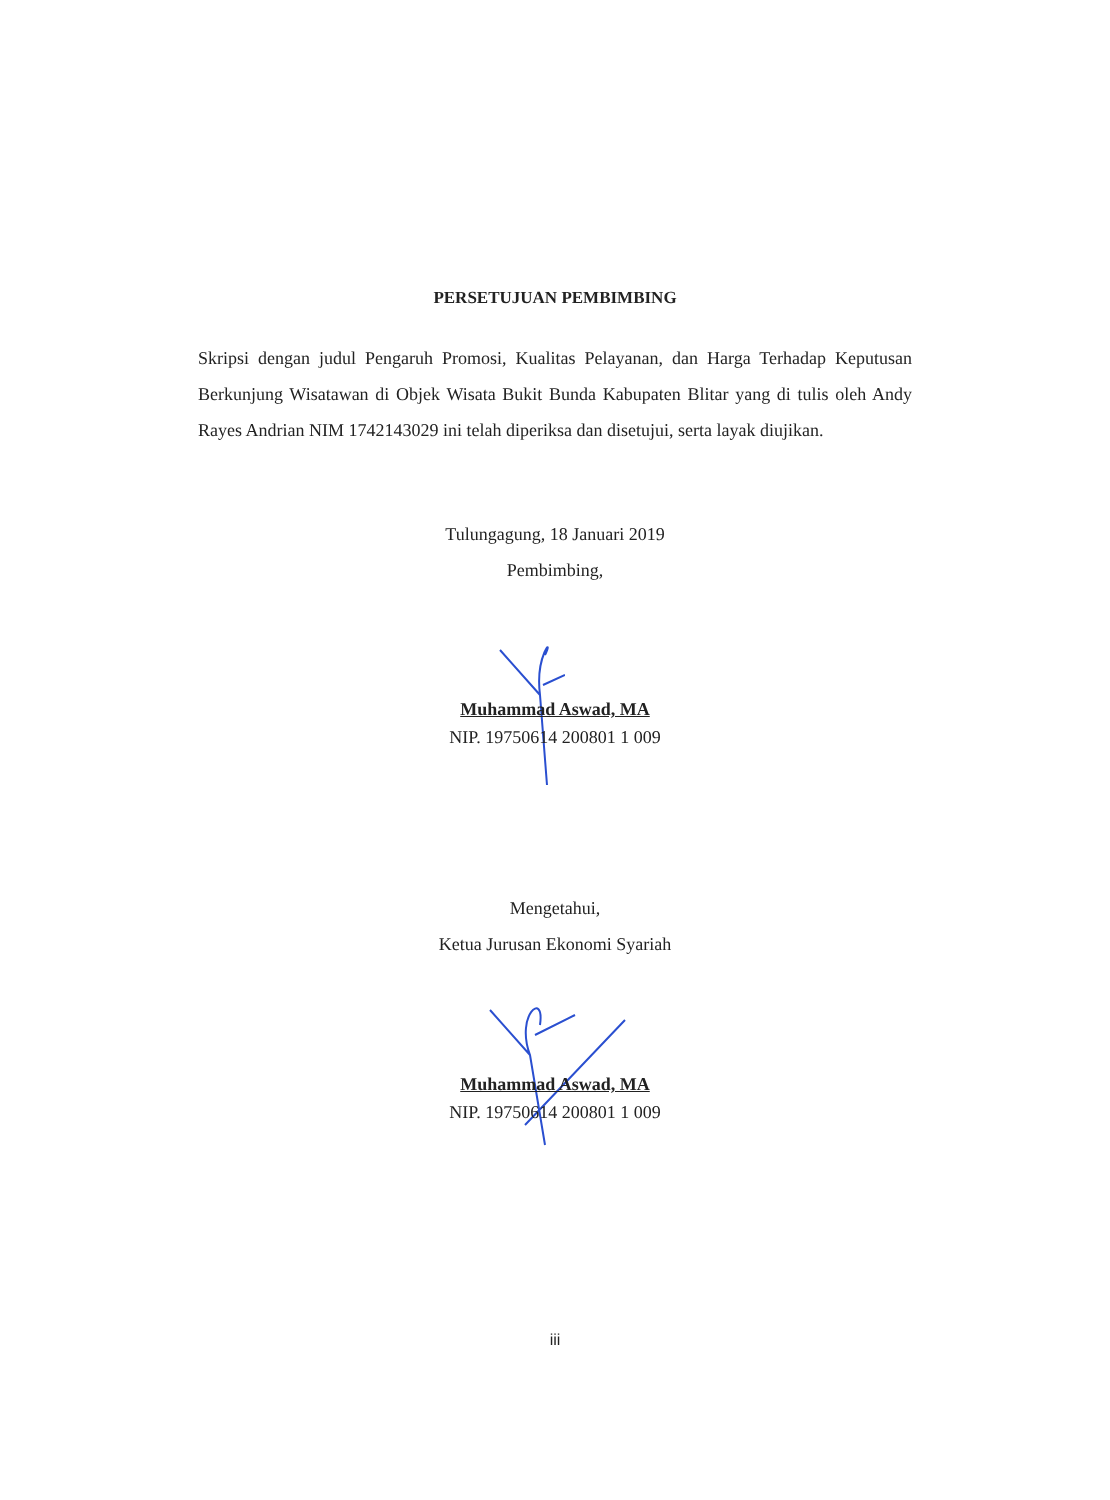PERSETUJUAN PEMBIMBING
Skripsi dengan judul Pengaruh Promosi, Kualitas Pelayanan, dan Harga Terhadap Keputusan Berkunjung Wisatawan di Objek Wisata Bukit Bunda Kabupaten Blitar yang di tulis oleh Andy Rayes Andrian NIM 1742143029 ini telah diperiksa dan disetujui, serta layak diujikan.
Tulungagung, 18 Januari 2019
Pembimbing,
Muhammad Aswad, MA
NIP. 19750614 200801 1 009
Mengetahui,
Ketua Jurusan Ekonomi Syariah
Muhammad Aswad, MA
NIP. 19750614 200801 1 009
iii